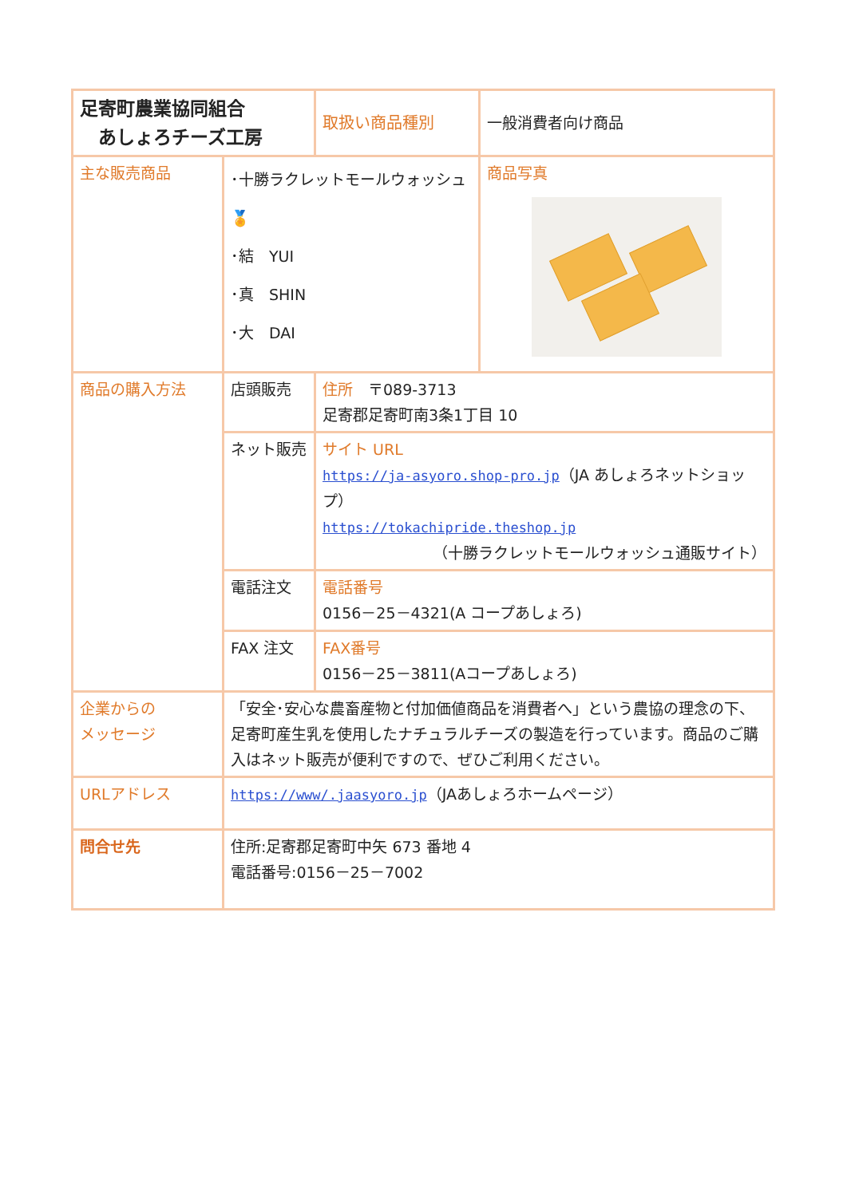| 足寄町農業協同組合 あしょろチーズ工房 | | 取扱い商品種別 | 一般消費者向け商品 |
| 主な販売商品 | ･十勝ラクレットモールウォッシュ 🏅 ･結 YUI ･真 SHIN ･大 DAI | | 商品写真 |
| 商品の購入方法 | 店頭販売 | 住所 〒089-3713 足寄郡足寄町南3条1丁目 10 | |
| | ネット販売 | サイト URL https://ja-asyoro.shop-pro.jp （JA あしょろネットショップ） https://tokachipride.theshop.jp （十勝ラクレットモールウォッシュ通販サイト） | |
| | 電話注文 | 電話番号 0156－25－4321(A コープあしょろ) | |
| | FAX 注文 | FAX番号 0156－25－3811(Aコープあしょろ) | |
| 企業からの メッセージ | 「安全･安心な農畜産物と付加価値商品を消費者へ」という農協の理念の下、足寄町産生乳を使用したナチュラルチーズの製造を行っています。商品のご購入はネット販売が便利ですので、ぜひご利用ください。 | | |
| URLアドレス | https://www/.jaasyoro.jp （JAあしょろホームページ） | | |
| 問合せ先 | 住所:足寄郡足寄町中矢 673 番地 4 電話番号:0156－25－7002 | | |